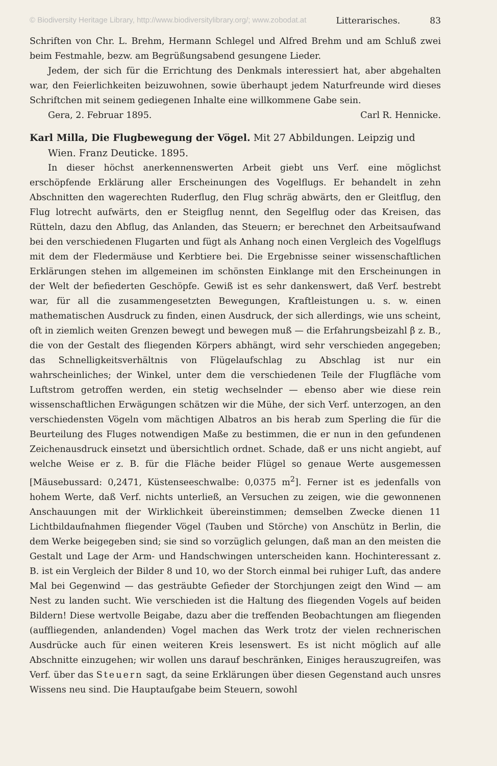© Biodiversity Heritage Library, http://www.biodiversitylibrary.org/; www.zobodat.at Litterarisches. 83
Schriften von Chr. L. Brehm, Hermann Schlegel und Alfred Brehm und am Schluß zwei beim Festmahle, bezw. am Begrüßungsabend gesungene Lieder.
Jedem, der sich für die Errichtung des Denkmals interessiert hat, aber abgehalten war, den Feierlichkeiten beizuwohnen, sowie überhaupt jedem Naturfreunde wird dieses Schriftchen mit seinem gediegenen Inhalte eine willkommene Gabe sein.
Gera, 2. Februar 1895. Carl R. Hennicke.
Karl Milla, Die Flugbewegung der Vögel. Mit 27 Abbildungen. Leipzig und Wien. Franz Deuticke. 1895.
In dieser höchst anerkennenswerten Arbeit giebt uns Verf. eine möglichst erschöpfende Erklärung aller Erscheinungen des Vogelflugs. Er behandelt in zehn Abschnitten den wagerechten Ruderflug, den Flug schräg abwärts, den er Gleitflug, den Flug lotrecht aufwärts, den er Steigflug nennt, den Segelflug oder das Kreisen, das Rütteln, dazu den Abflug, das Anlanden, das Steuern; er berechnet den Arbeitsaufwand bei den verschiedenen Flugarten und fügt als Anhang noch einen Vergleich des Vogelflugs mit dem der Fledermäuse und Kerbtiere bei. Die Ergebnisse seiner wissenschaftlichen Erklärungen stehen im allgemeinen im schönsten Einklange mit den Erscheinungen in der Welt der befiederten Geschöpfe. Gewiß ist es sehr dankenswert, daß Verf. bestrebt war, für all die zusammengesetzten Bewegungen, Kraftleistungen u. s. w. einen mathematischen Ausdruck zu finden, einen Ausdruck, der sich allerdings, wie uns scheint, oft in ziemlich weiten Grenzen bewegt und bewegen muß — die Erfahrungsbeizahl β z. B., die von der Gestalt des fliegenden Körpers abhängt, wird sehr verschieden angegeben; das Schnelligkeitsverhältnis von Flügelaufschlag zu Abschlag ist nur ein wahrscheinliches; der Winkel, unter dem die verschiedenen Teile der Flugfläche vom Luftstrom getroffen werden, ein stetig wechselnder — ebenso aber wie diese rein wissenschaftlichen Erwägungen schätzen wir die Mühe, der sich Verf. unterzogen, an den verschiedensten Vögeln vom mächtigen Albatros an bis herab zum Sperling die für die Beurteilung des Fluges notwendigen Maße zu bestimmen, die er nun in den gefundenen Zeichenausdruck einsetzt und übersichtlich ordnet. Schade, daß er uns nicht angiebt, auf welche Weise er z. B. für die Fläche beider Flügel so genaue Werte ausgemessen [Mäusebussard: 0,2471, Küstenseeschwalbe: 0,0375 m<sup>2</sup>]. Ferner ist es jedenfalls von hohem Werte, daß Verf. nichts unterließ, an Versuchen zu zeigen, wie die gewonnenen Anschauungen mit der Wirklichkeit übereinstimmen; demselben Zwecke dienen 11 Lichtbildaufnahmen fliegender Vögel (Tauben und Störche) von Anschütz in Berlin, die dem Werke beigegeben sind; sie sind so vorzüglich gelungen, daß man an den meisten die Gestalt und Lage der Arm- und Handschwingen unterscheiden kann. Hochinteressant z. B. ist ein Vergleich der Bilder 8 und 10, wo der Storch einmal bei ruhiger Luft, das andere Mal bei Gegenwind — das gesträubte Gefieder der Storchjungen zeigt den Wind — am Nest zu landen sucht. Wie verschieden ist die Haltung des fliegenden Vogels auf beiden Bildern! Diese wertvolle Beigabe, dazu aber die treffenden Beobachtungen am fliegenden (auffliegenden, anlandenden) Vogel machen das Werk trotz der vielen rechnerischen Ausdrücke auch für einen weiteren Kreis lesenswert. Es ist nicht möglich auf alle Abschnitte einzugehen; wir wollen uns darauf beschränken, Einiges herauszugreifen, was Verf. über das Steuern sagt, da seine Erklärungen über diesen Gegenstand auch unsres Wissens neu sind. Die Hauptaufgabe beim Steuern, sowohl